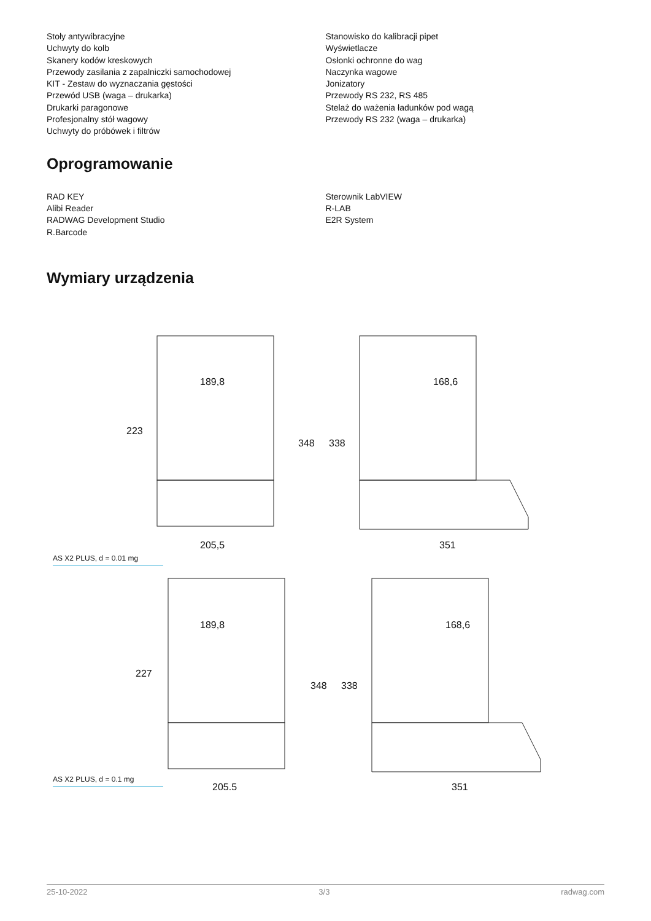Stoły antywibracyjne
Uchwyty do kolb
Skanery kodów kreskowych
Przewody zasilania z zapalniczki samochodowej
KIT - Zestaw do wyznaczania gęstości
Przewód USB (waga – drukarka)
Drukarki paragonowe
Profesjonalny stół wagowy
Uchwyty do próbówek i filtrów
Stanowisko do kalibracji pipet
Wyświetlacze
Osłonki ochronne do wag
Naczynka wagowe
Jonizatory
Przewody RS 232, RS 485
Stelaż do ważenia ładunków pod wagą
Przewody RS 232 (waga – drukarka)
Oprogramowanie
RAD KEY
Alibi Reader
RADWAG Development Studio
R.Barcode
Sterownik LabVIEW
R-LAB
E2R System
Wymiary urządzenia
189,8
168,6
189,8
168,6
205,5
351
205,5
351
223
348
338
227
348
338
AS X2 PLUS, d = 0.01 mg
AS X2 PLUS, d = 0.1 mg
25-10-2022 3/3 radwag.com